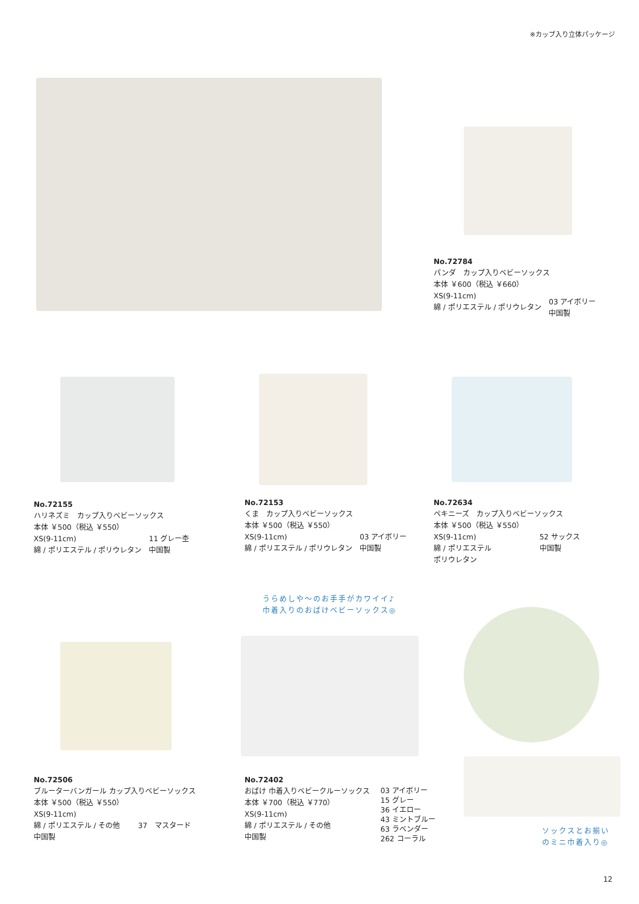※カップ入り立体パッケージ
No.72784
パンダ　カップ入りベビーソックス
本体 ￥600（税込 ￥660）
XS(9-11cm)
綿 / ポリエステル / ポリウレタン
03 アイボリー
中国製
No.72155
ハリネズミ　カップ入りベビーソックス
本体 ￥500（税込 ￥550）
XS(9-11cm)
綿 / ポリエステル / ポリウレタン
11 グレー杢
中国製
No.72153
くま　カップ入りベビーソックス
本体 ￥500（税込 ￥550）
XS(9-11cm)
綿 / ポリエステル / ポリウレタン
03 アイボリー
中国製
No.72634
ペキニーズ　カップ入りベビーソックス
本体 ￥500（税込 ￥550）
XS(9-11cm)
綿 / ポリエステル
ポリウレタン
52 サックス
中国製
うらめしや～のお手手がカワイイ♪
巾着入りのおばけベビーソックス◎
No.72506
ブルーターバンガール カップ入りベビーソックス
本体 ￥500（税込 ￥550）
XS(9-11cm)
綿 / ポリエステル / その他 37　マスタード
中国製
No.72402
おばけ 巾着入りベビークルーソックス
本体 ￥700（税込 ￥770）
XS(9-11cm)
綿 / ポリエステル / その他
中国製
03 アイボリー
15 グレー
36 イエロー
43 ミントブルー
63 ラベンダー
262 コーラル
ソックスとお揃い
のミニ巾着入り◎
12